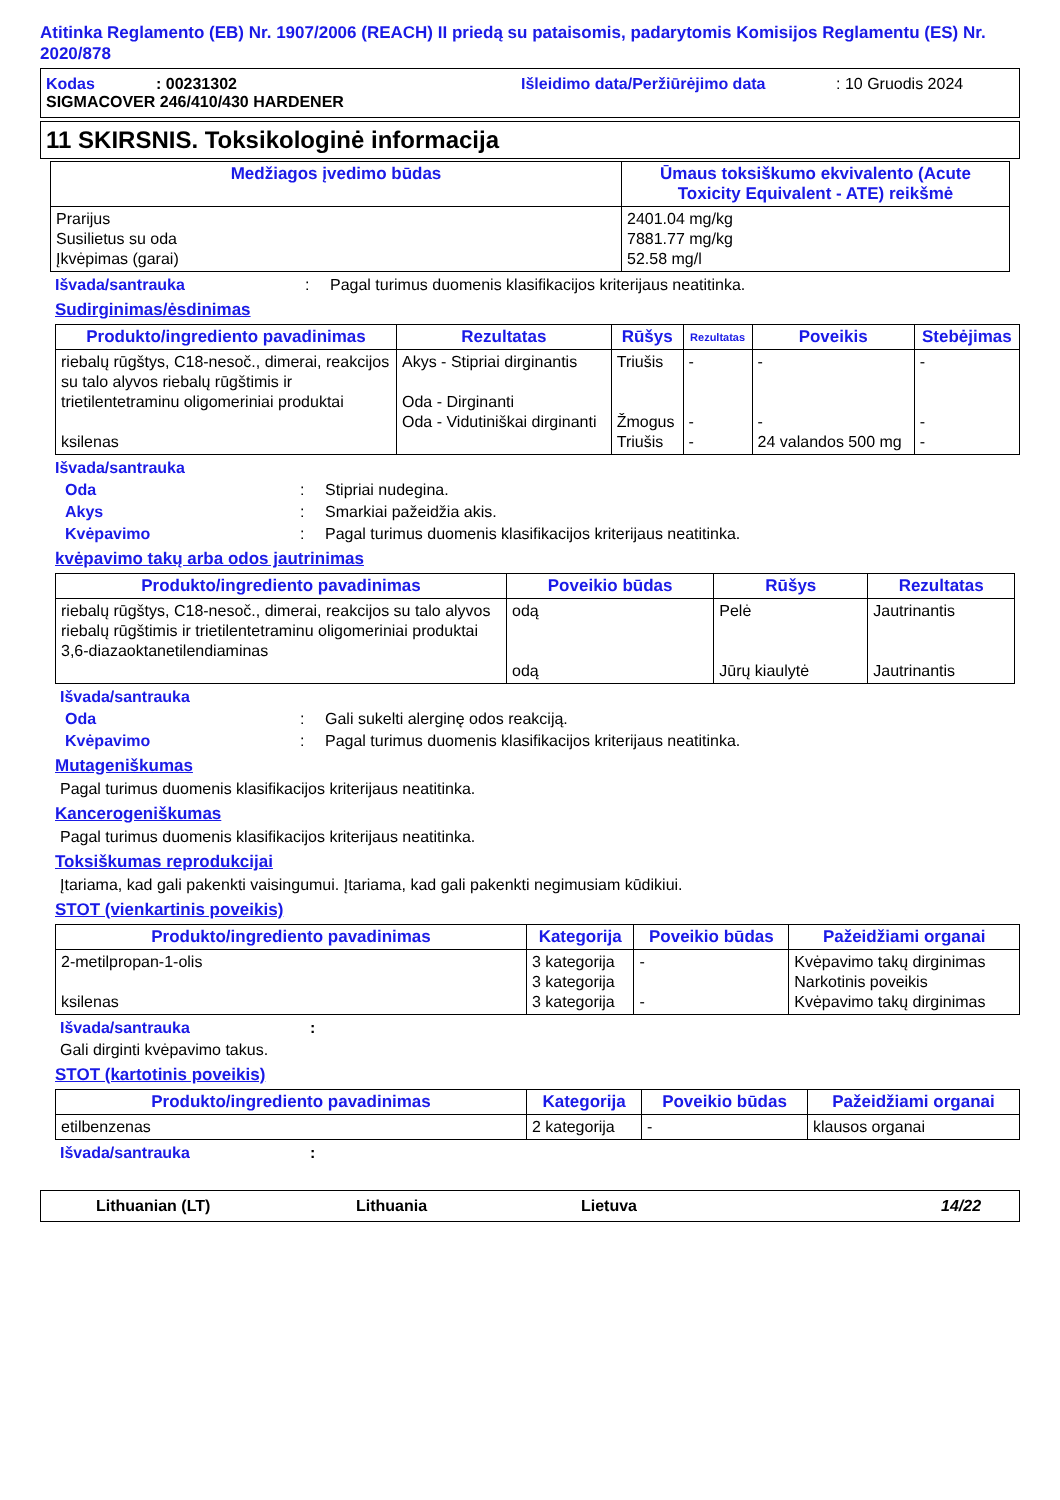Atitinka Reglamento (EB) Nr. 1907/2006 (REACH) II priedą su pataisomis, padarytomis Komisijos Reglamentu (ES) Nr. 2020/878
Kodas: 00231302 Išleidimo data/Peržiūrėjimo data: 10 Gruodis 2024
SIGMACOVER 246/410/430 HARDENER
11 SKIRSNIS. Toksikologinė informacija
| Medžiagos įvedimo būdas | Ūmaus toksiškumo ekvivalento (Acute Toxicity Equivalent - ATE) reikšmė |
| --- | --- |
| Prarijus Susilietus su oda Įkvėpimas (garai) | 2401.04 mg/kg 7881.77 mg/kg 52.58 mg/l |
Išvada/santrauka: Pagal turimus duomenis klasifikacijos kriterijaus neatitinka.
Sudirginimas/ėsdinimas
| Produkto/ingrediento pavadinimas | Rezultatas | Rūšys | Rezultatas | Poveikis | Stebėjimas |
| --- | --- | --- | --- | --- | --- |
| riebalų rūgštys, C18-nesoč., dimerai, reakcijos su talo alyvos riebalų rūgštimis ir trietilentetraminu oligomeriniai produktai ksilenas | Akys - Stipriai dirginantis Oda - Dirginanti Oda - Vidutiniškai dirginanti | Triušis Žmogus Triušis | - - - | - - 24 valandos 500 mg | - - - |
Išvada/santrauka
Oda: Stipriai nudegina.
Akys: Smarkiai pažeidžia akis.
Kvėpavimo: Pagal turimus duomenis klasifikacijos kriterijaus neatitinka.
kvėpavimo takų arba odos jautrinimas
| Produkto/ingrediento pavadinimas | Poveikio būdas | Rūšys | Rezultatas |
| --- | --- | --- | --- |
| riebalų rūgštys, C18-nesoč., dimerai, reakcijos su talo alyvos riebalų rūgštimis ir trietilentetraminu oligomeriniai produktai 3,6-diazaoktanetilendiaminas | odą odą | Pelė Jūrų kiaulytė | Jautrinantis Jautrinantis |
Išvada/santrauka
Oda: Gali sukelti alerginę odos reakciją.
Kvėpavimo: Pagal turimus duomenis klasifikacijos kriterijaus neatitinka.
Mutageniškumas
Pagal turimus duomenis klasifikacijos kriterijaus neatitinka.
Kancerogeniškumas
Pagal turimus duomenis klasifikacijos kriterijaus neatitinka.
Toksiškumas reprodukcijai
Įtariama, kad gali pakenkti vaisingumui. Įtariama, kad gali pakenkti negimusiam kūdikiui.
STOT (vienkartinis poveikis)
| Produkto/ingrediento pavadinimas | Kategorija | Poveikio būdas | Pažeidžiami organai |
| --- | --- | --- | --- |
| 2-metilpropan-1-olis ksilenas | 3 kategorija 3 kategorija 3 kategorija | - - | Kvėpavimo takų dirginimas Narkotinis poveikis Kvėpavimo takų dirginimas |
Išvada/santrauka:
Gali dirginti kvėpavimo takus.
STOT (kartotinis poveikis)
| Produkto/ingrediento pavadinimas | Kategorija | Poveikio būdas | Pažeidžiami organai |
| --- | --- | --- | --- |
| etilbenzenas | 2 kategorija | - | klausos organai |
Išvada/santrauka:
Lithuanian (LT) Lithuania Lietuva 14/22